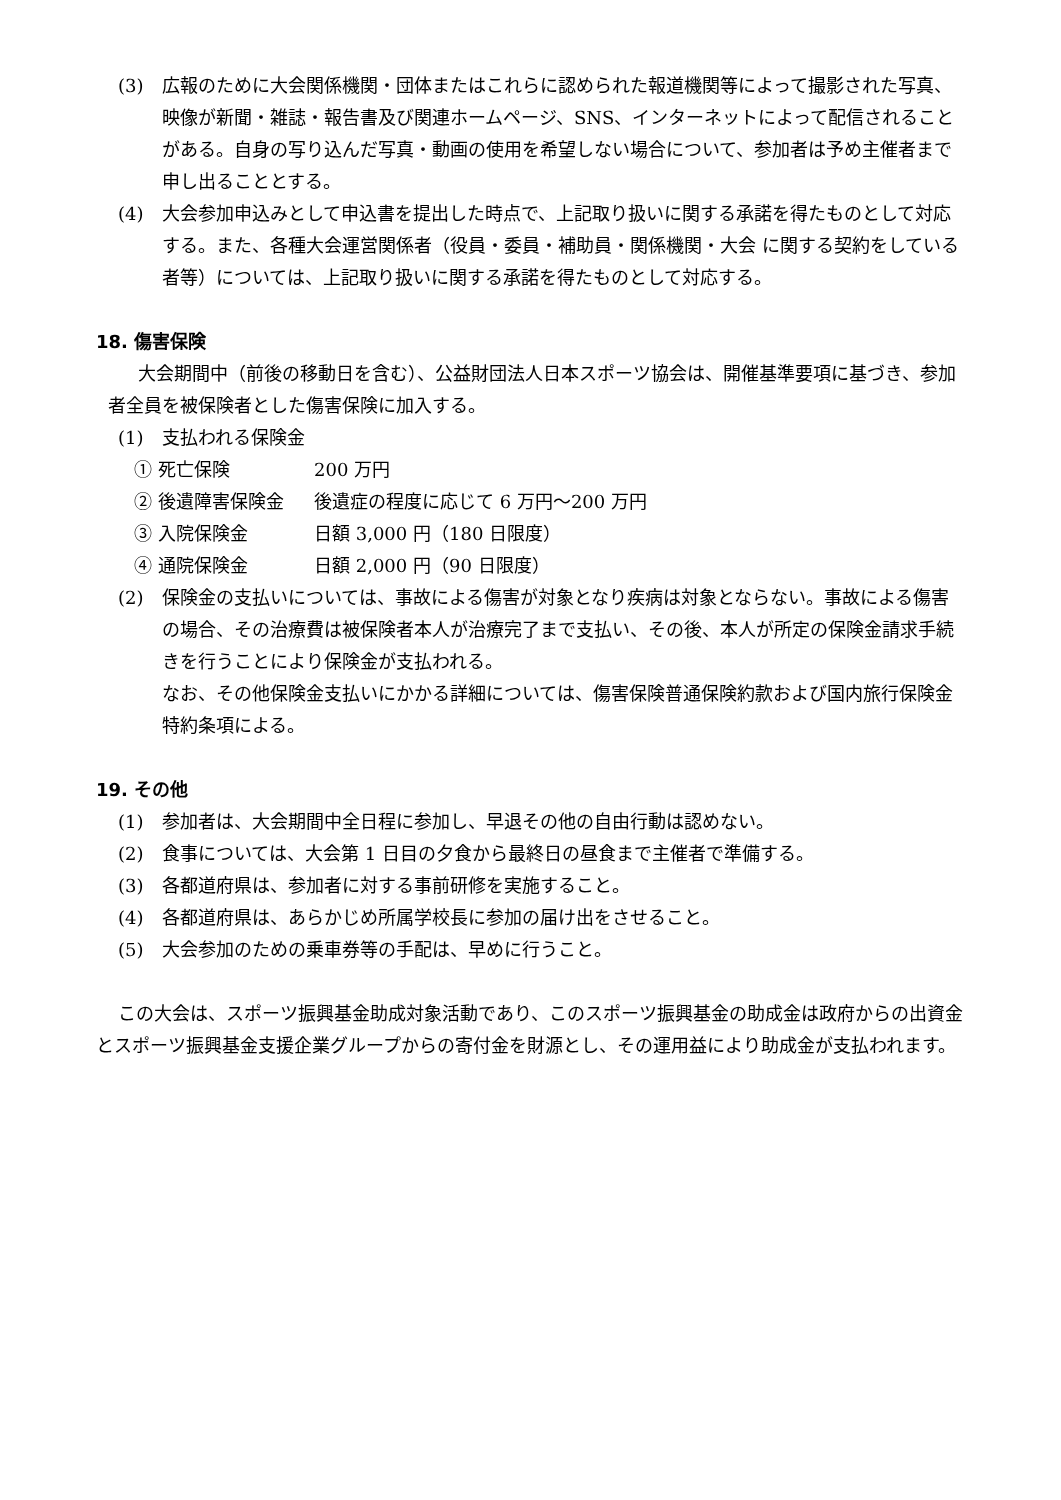(3) 広報のために大会関係機関・団体またはこれらに認められた報道機関等によって撮影された写真、映像が新聞・雑誌・報告書及び関連ホームページ、SNS、インターネットによって配信されることがある。自身の写り込んだ写真・動画の使用を希望しない場合について、参加者は予め主催者まで申し出ることとする。
(4) 大会参加申込みとして申込書を提出した時点で、上記取り扱いに関する承諾を得たものとして対応する。また、各種大会運営関係者（役員・委員・補助員・関係機関・大会 に関する契約をしている者等）については、上記取り扱いに関する承諾を得たものとして対応する。
18. 傷害保険
大会期間中（前後の移動日を含む）、公益財団法人日本スポーツ協会は、開催基準要項に基づき、参加者全員を被保険者とした傷害保険に加入する。
(1) 支払われる保険金
① 死亡保険 200 万円
② 後遺障害保険金 後遺症の程度に応じて 6 万円～200 万円
③ 入院保険金 日額 3,000 円（180 日限度）
④ 通院保険金 日額 2,000 円（90 日限度）
(2) 保険金の支払いについては、事故による傷害が対象となり疾病は対象とならない。事故による傷害の場合、その治療費は被保険者本人が治療完了まで支払い、その後、本人が所定の保険金請求手続きを行うことにより保険金が支払われる。
なお、その他保険金支払いにかかる詳細については、傷害保険普通保険約款および国内旅行保険金特約条項による。
19. その他
(1) 参加者は、大会期間中全日程に参加し、早退その他の自由行動は認めない。
(2) 食事については、大会第 1 日目の夕食から最終日の昼食まで主催者で準備する。
(3) 各都道府県は、参加者に対する事前研修を実施すること。
(4) 各都道府県は、あらかじめ所属学校長に参加の届け出をさせること。
(5) 大会参加のための乗車券等の手配は、早めに行うこと。
この大会は、スポーツ振興基金助成対象活動であり、このスポーツ振興基金の助成金は政府からの出資金とスポーツ振興基金支援企業グループからの寄付金を財源とし、その運用益により助成金が支払われます。